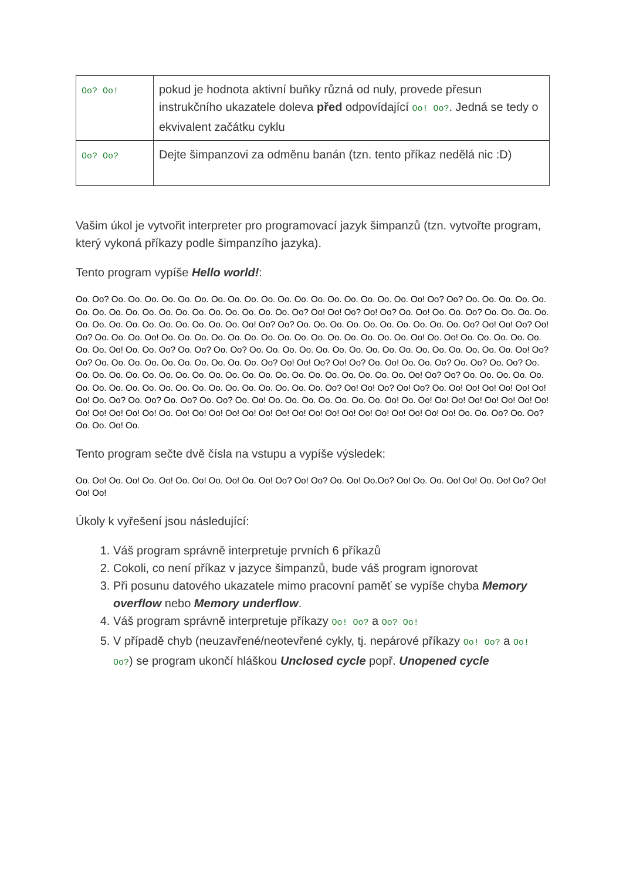| Oo? Oo! | pokud je hodnota aktivní buňky různá od nuly, provede přesun instrukčního ukazatele doleva před odpovídající Oo! Oo? . Jedná se tedy o ekvivalent začátku cyklu |
| Oo? Oo? | Dejte šimpanzovi za odměnu banán (tzn. tento příkaz nedělá nic :D) |
Vašim úkol je vytvořit interpreter pro programovací jazyk šimpanzů (tzn. vytvořte program, který vykoná příkazy podle šimpanzího jazyka).
Tento program vypíše Hello world!:
Oo. Oo? Oo. Oo. Oo. Oo. Oo. Oo. Oo. Oo. Oo. Oo. Oo. Oo. Oo. Oo. Oo. Oo. Oo. Oo. Oo! Oo? Oo? Oo. Oo. Oo. Oo. Oo. Oo. Oo. Oo. Oo. Oo. Oo. Oo. Oo. Oo. Oo. Oo. Oo. Oo. Oo? Oo! Oo! Oo? Oo! Oo? Oo. Oo! Oo. Oo. Oo? Oo. Oo. Oo. Oo. Oo. Oo. Oo. Oo. Oo. Oo. Oo. Oo. Oo. Oo. Oo! Oo? Oo? Oo. Oo. Oo. Oo. Oo. Oo. Oo. Oo. Oo. Oo. Oo? Oo! Oo! Oo? Oo! Oo? Oo. Oo. Oo. Oo! Oo. Oo. Oo. Oo. Oo. Oo. Oo. Oo. Oo. Oo. Oo. Oo. Oo. Oo. Oo. Oo! Oo. Oo! Oo. Oo. Oo. Oo. Oo. Oo. Oo. Oo! Oo. Oo. Oo? Oo. Oo? Oo. Oo? Oo. Oo. Oo. Oo. Oo. Oo. Oo. Oo. Oo. Oo. Oo. Oo. Oo. Oo. Oo. Oo. Oo! Oo? Oo? Oo. Oo. Oo. Oo. Oo. Oo. Oo. Oo. Oo. Oo. Oo? Oo! Oo! Oo? Oo! Oo? Oo. Oo! Oo. Oo. Oo? Oo. Oo? Oo. Oo? Oo. Oo. Oo. Oo. Oo. Oo. Oo. Oo. Oo. Oo. Oo. Oo. Oo. Oo. Oo. Oo. Oo. Oo. Oo. Oo. Oo. Oo! Oo? Oo? Oo. Oo. Oo. Oo. Oo. Oo. Oo. Oo. Oo. Oo. Oo. Oo. Oo. Oo. Oo. Oo. Oo. Oo. Oo. Oo. Oo? Oo! Oo! Oo? Oo! Oo? Oo. Oo! Oo! Oo! Oo! Oo! Oo! Oo! Oo. Oo? Oo. Oo? Oo. Oo? Oo. Oo? Oo. Oo! Oo. Oo. Oo. Oo. Oo. Oo. Oo. Oo! Oo. Oo! Oo! Oo! Oo! Oo! Oo! Oo! Oo! Oo! Oo! Oo! Oo! Oo! Oo. Oo! Oo! Oo! Oo! Oo! Oo! Oo! Oo! Oo! Oo! Oo! Oo! Oo! Oo! Oo! Oo! Oo! Oo. Oo. Oo? Oo. Oo? Oo. Oo. Oo! Oo.
Tento program sečte dvě čísla na vstupu a vypíše výsledek:
Oo. Oo! Oo. Oo! Oo. Oo! Oo. Oo! Oo. Oo! Oo. Oo! Oo? Oo! Oo? Oo. Oo! Oo.Oo? Oo! Oo. Oo. Oo! Oo! Oo. Oo! Oo? Oo! Oo! Oo!
Úkoly k vyřešení jsou následující:
1. Váš program správně interpretuje prvních 6 příkazů
2. Cokoli, co není příkaz v jazyce šimpanzů, bude váš program ignorovat
3. Při posunu datového ukazatele mimo pracovní paměť se vypíše chyba Memory overflow nebo Memory underflow.
4. Váš program správně interpretuje příkazy Oo! Oo? a Oo? Oo!
5. V případě chyb (neuzavřené/neotevřené cykly, tj. nepárové příkazy Oo! Oo? a Oo! Oo?) se program ukončí hláškou Unclosed cycle popř. Unopened cycle